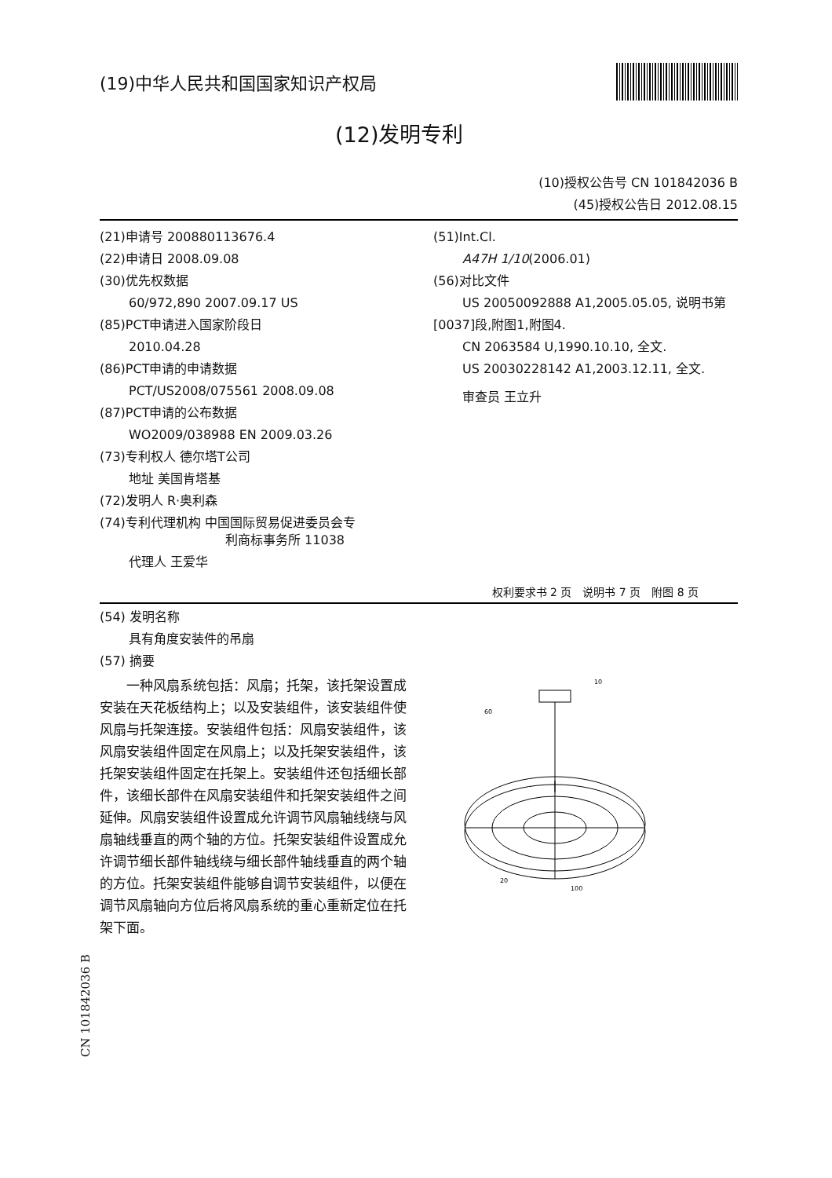(19)中华人民共和国国家知识产权局
(12)发明专利
(10)授权公告号 CN 101842036 B
(45)授权公告日 2012.08.15
(21)申请号 200880113676.4
(22)申请日 2008.09.08
(30)优先权数据
60/972,890 2007.09.17 US
(85)PCT申请进入国家阶段日
2010.04.28
(86)PCT申请的申请数据
PCT/US2008/075561 2008.09.08
(87)PCT申请的公布数据
WO2009/038988 EN 2009.03.26
(73)专利权人 德尔塔T公司
地址 美国肯塔基
(72)发明人 R·奥利森
(74)专利代理机构 中国国际贸易促进委员会专
利商标事务所 11038
代理人 王爱华
(51)Int.Cl.
A47H 1/10(2006.01)
(56)对比文件
US 20050092888 A1,2005.05.05, 说明书第
[0037]段,附图1,附图4.
CN 2063584 U,1990.10.10, 全文.
US 20030228142 A1,2003.12.11, 全文.
审查员 王立升
权利要求书 2 页　说明书 7 页　附图 8 页
(54) 发明名称
具有角度安装件的吊扇
(57) 摘要
　　一种风扇系统包括：风扇；托架，该托架设置成安装在天花板结构上；以及安装组件，该安装组件使风扇与托架连接。安装组件包括：风扇安装组件，该风扇安装组件固定在风扇上；以及托架安装组件，该托架安装组件固定在托架上。安装组件还包括细长部件，该细长部件在风扇安装组件和托架安装组件之间延伸。风扇安装组件设置成允许调节风扇轴线绕与风扇轴线垂直的两个轴的方位。托架安装组件设置成允许调节细长部件轴线绕与细长部件轴线垂直的两个轴的方位。托架安装组件能够自调节安装组件，以便在调节风扇轴向方位后将风扇系统的重心重新定位在托架下面。
10
60
20
100
CN 101842036 B